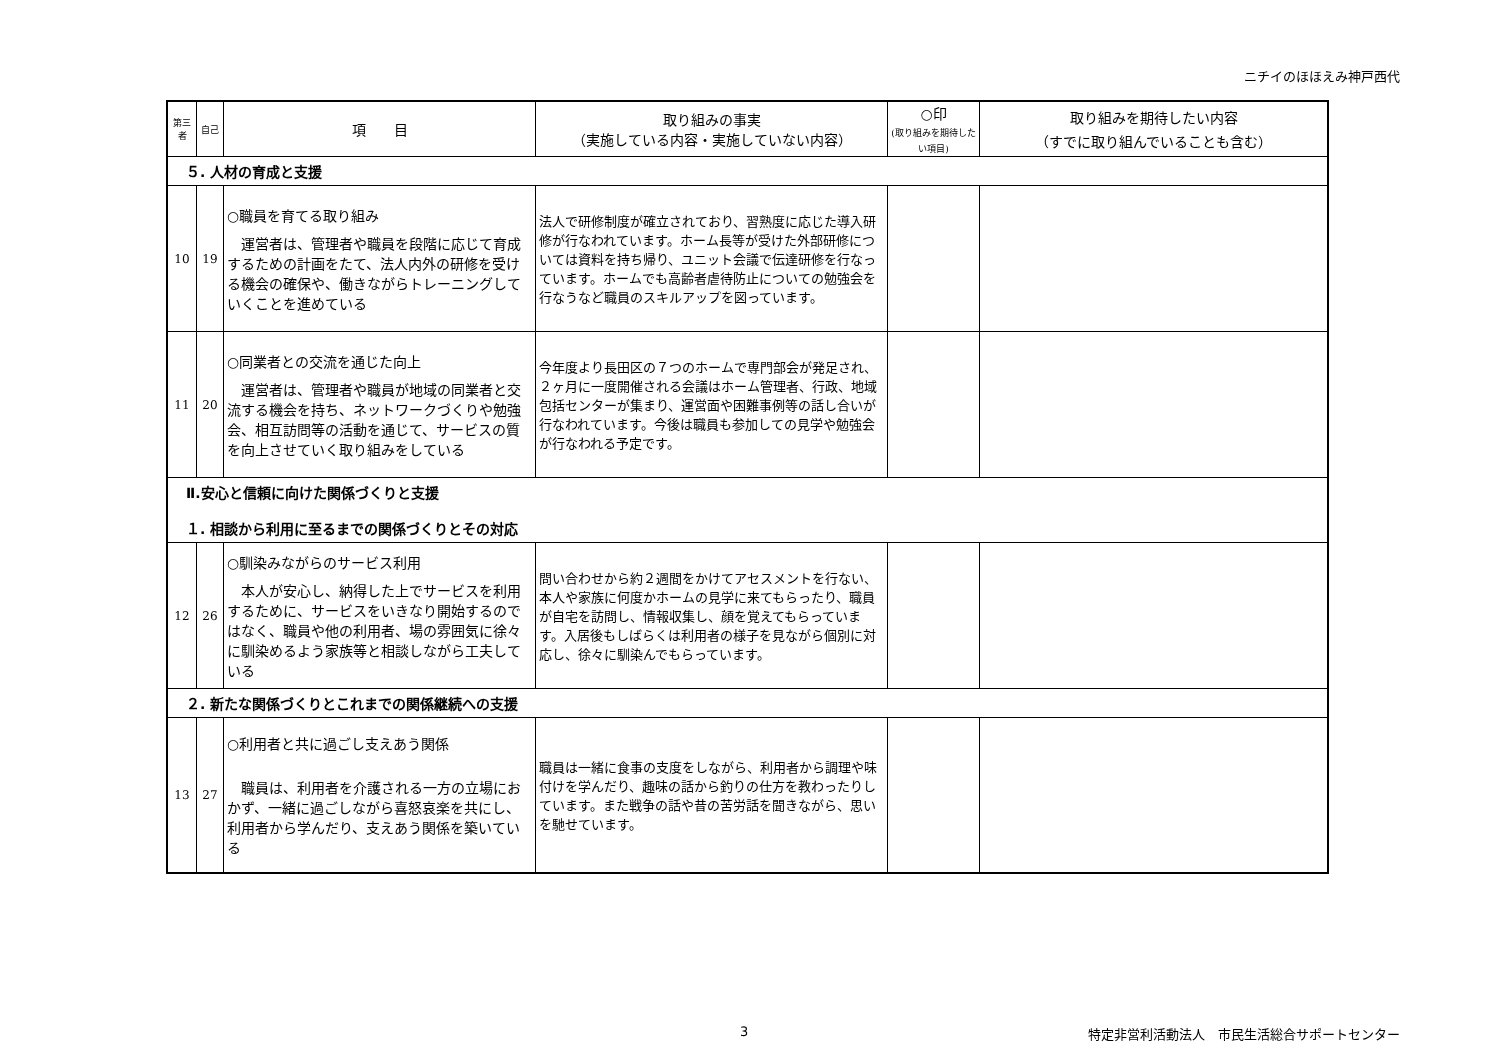ニチイのほほえみ神戸西代
| 第三者 | 自己 | 項 目 | 取り組みの事実 （実施している内容・実施していない内容） | ○印 (取り組みを期待したい項目) | 取り組みを期待したい内容 （すでに取り組んでいることも含む） |
| --- | --- | --- | --- | --- | --- |
| ５. 人材の育成と支援 | | | | | |
| 10 | 19 | ○職員を育てる取り組み 運営者は、管理者や職員を段階に応じて育成するための計画をたて、法人内外の研修を受ける機会の確保や、働きながらトレーニングしていくことを進めている | 法人で研修制度が確立されており、習熟度に応じた導入研修が行なわれています。ホーム長等が受けた外部研修については資料を持ち帰り、ユニット会議で伝達研修を行なっています。ホームでも高齢者虐待防止についての勉強会を行なうなど職員のスキルアップを図っています。 | | |
| 11 | 20 | ○同業者との交流を通じた向上 運営者は、管理者や職員が地域の同業者と交流する機会を持ち、ネットワークづくりや勉強会、相互訪問等の活動を通じて、サービスの質を向上させていく取り組みをしている | 今年度より長田区の７つのホームで専門部会が発足され、２ヶ月に一度開催される会議はホーム管理者、行政、地域包括センターが集まり、運営面や困難事例等の話し合いが行なわれています。今後は職員も参加しての見学や勉強会が行なわれる予定です。 | | |
| Ⅱ.安心と信頼に向けた関係づくりと支援 １. 相談から利用に至るまでの関係づくりとその対応 | | | | | |
| 12 | 26 | ○馴染みながらのサービス利用 本人が安心し、納得した上でサービスを利用するために、サービスをいきなり開始するのではなく、職員や他の利用者、場の雰囲気に徐々に馴染めるよう家族等と相談しながら工夫している | 問い合わせから約２週間をかけてアセスメントを行ない、本人や家族に何度かホームの見学に来てもらったり、職員が自宅を訪問し、情報収集し、顔を覚えてもらっています。入居後もしばらくは利用者の様子を見ながら個別に対応し、徐々に馴染んでもらっています。 | | |
| ２. 新たな関係づくりとこれまでの関係継続への支援 | | | | | |
| 13 | 27 | ○利用者と共に過ごし支えあう関係 職員は、利用者を介護される一方の立場におかず、一緒に過ごしながら喜怒哀楽を共にし、利用者から学んだり、支えあう関係を築いている | 職員は一緒に食事の支度をしながら、利用者から調理や味付けを学んだり、趣味の話から釣りの仕方を教わったりしています。また戦争の話や昔の苦労話を聞きながら、思いを馳せています。 | | |
3 特定非営利活動法人　市民生活総合サポートセンター